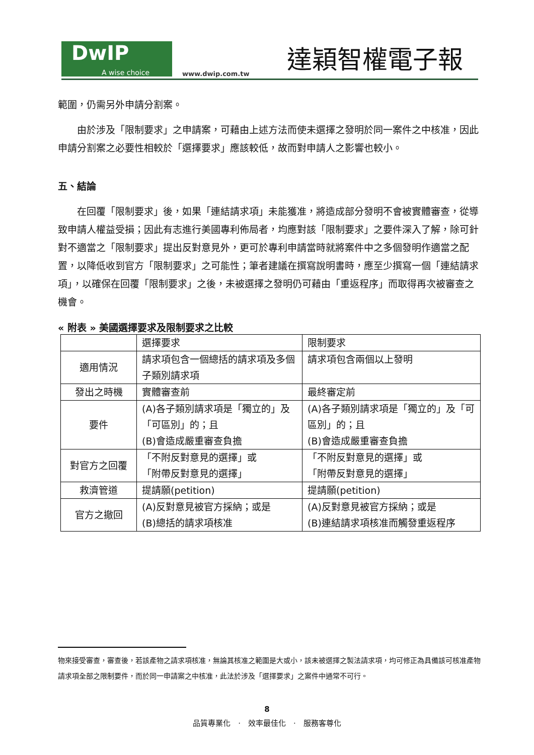DwIP
A wise choice
www.dwip.com.tw
達穎智權電子報
範圍，仍需另外申請分割案。
由於涉及「限制要求」之申請案，可藉由上述方法而使未選擇之發明於同一案件之中核准，因此申請分割案之必要性相較於「選擇要求」應該較低，故而對申請人之影響也較小。
五、結論
在回覆「限制要求」後，如果「連結請求項」未能獲准，將造成部分發明不會被實體審查，從導致申請人權益受損；因此有志進行美國專利佈局者，均應對該「限制要求」之要件深入了解，除可針對不適當之「限制要求」提出反對意見外，更可於專利申請當時就將案件中之多個發明作適當之配置，以降低收到官方「限制要求」之可能性；筆者建議在撰寫說明書時，應至少撰寫一個「連結請求項」，以確保在回覆「限制要求」之後，未被選擇之發明仍可藉由「重返程序」而取得再次被審查之機會。
« 附表 » 美國選擇要求及限制要求之比較
| | 選擇要求 | 限制要求 |
| 適用情況 | 請求項包含一個總括的請求項及多個子類別請求項 | 請求項包含兩個以上發明 |
| 發出之時機 | 實體審查前 | 最終審定前 |
| 要件 | (A)各子類別請求項是「獨立的」及「可區別」的；且 (B)會造成嚴重審查負擔 | (A)各子類別請求項是「獨立的」及「可區別」的；且 (B)會造成嚴重審查負擔 |
| 對官方之回覆 | 「不附反對意見的選擇」或 「附帶反對意見的選擇」 | 「不附反對意見的選擇」或 「附帶反對意見的選擇」 |
| 救濟管道 | 提請願(petition) | 提請願(petition) |
| 官方之撤回 | (A)反對意見被官方採納；或是 (B)總括的請求項核准 | (A)反對意見被官方採納；或是 (B)連結請求項核准而觸發重返程序 |
物來接受審查，審查後，若該產物之請求項核准，無論其核准之範圍是大或小，該未被選擇之製法請求項，均可修正為具備該可核准產物請求項全部之限制要件，而於同一申請案之中核准，此法於涉及「選擇要求」之案件中通常不可行。
8
品質專業化　·　效率最佳化　·　服務客尊化